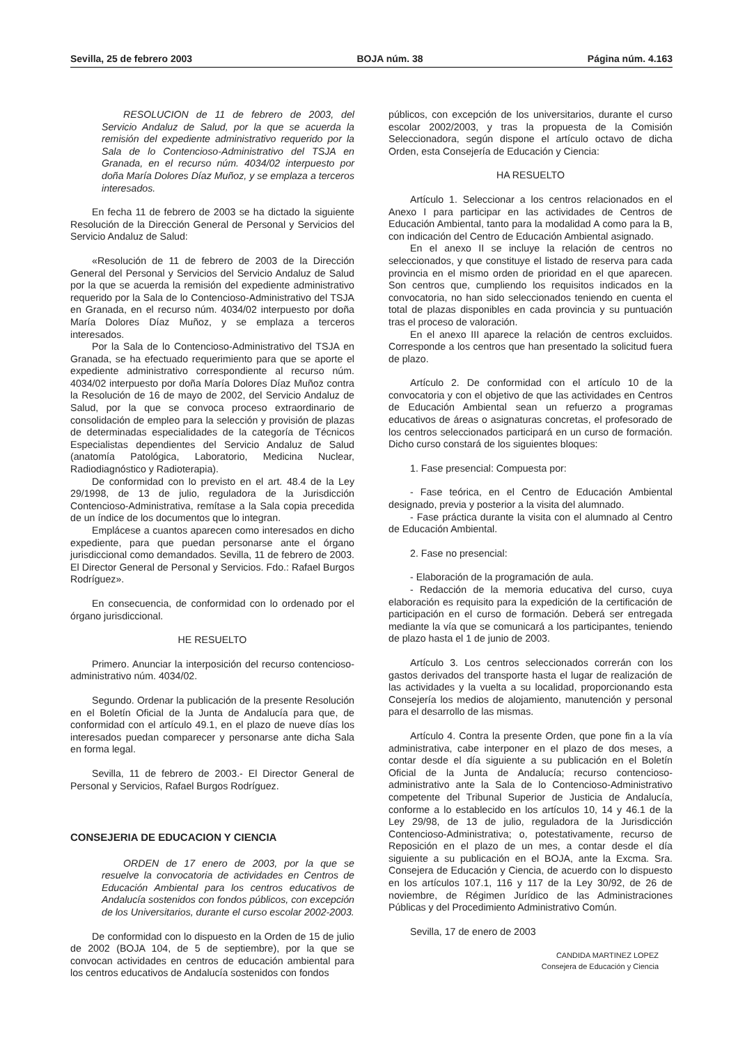Sevilla, 25 de febrero 2003 BOJA núm. 38 Página núm. 4.163
RESOLUCION de 11 de febrero de 2003, del Servicio Andaluz de Salud, por la que se acuerda la remisión del expediente administrativo requerido por la Sala de lo Contencioso-Administrativo del TSJA en Granada, en el recurso núm. 4034/02 interpuesto por doña María Dolores Díaz Muñoz, y se emplaza a terceros interesados.
En fecha 11 de febrero de 2003 se ha dictado la siguiente Resolución de la Dirección General de Personal y Servicios del Servicio Andaluz de Salud:
«Resolución de 11 de febrero de 2003 de la Dirección General del Personal y Servicios del Servicio Andaluz de Salud por la que se acuerda la remisión del expediente administrativo requerido por la Sala de lo Contencioso-Administrativo del TSJA en Granada, en el recurso núm. 4034/02 interpuesto por doña María Dolores Díaz Muñoz, y se emplaza a terceros interesados.
Por la Sala de lo Contencioso-Administrativo del TSJA en Granada, se ha efectuado requerimiento para que se aporte el expediente administrativo correspondiente al recurso núm. 4034/02 interpuesto por doña María Dolores Díaz Muñoz contra la Resolución de 16 de mayo de 2002, del Servicio Andaluz de Salud, por la que se convoca proceso extraordinario de consolidación de empleo para la selección y provisión de plazas de determinadas especialidades de la categoría de Técnicos Especialistas dependientes del Servicio Andaluz de Salud (anatomía Patológica, Laboratorio, Medicina Nuclear, Radiodiagnóstico y Radioterapia).
De conformidad con lo previsto en el art. 48.4 de la Ley 29/1998, de 13 de julio, reguladora de la Jurisdicción Contencioso-Administrativa, remítase a la Sala copia precedida de un índice de los documentos que lo integran.
Emplácese a cuantos aparecen como interesados en dicho expediente, para que puedan personarse ante el órgano jurisdiccional como demandados. Sevilla, 11 de febrero de 2003. El Director General de Personal y Servicios. Fdo.: Rafael Burgos Rodríguez».
En consecuencia, de conformidad con lo ordenado por el órgano jurisdiccional.
HE RESUELTO
Primero. Anunciar la interposición del recurso contencioso-administrativo núm. 4034/02.
Segundo. Ordenar la publicación de la presente Resolución en el Boletín Oficial de la Junta de Andalucía para que, de conformidad con el artículo 49.1, en el plazo de nueve días los interesados puedan comparecer y personarse ante dicha Sala en forma legal.
Sevilla, 11 de febrero de 2003.- El Director General de Personal y Servicios, Rafael Burgos Rodríguez.
CONSEJERIA DE EDUCACION Y CIENCIA
ORDEN de 17 enero de 2003, por la que se resuelve la convocatoria de actividades en Centros de Educación Ambiental para los centros educativos de Andalucía sostenidos con fondos públicos, con excepción de los Universitarios, durante el curso escolar 2002-2003.
De conformidad con lo dispuesto en la Orden de 15 de julio de 2002 (BOJA 104, de 5 de septiembre), por la que se convocan actividades en centros de educación ambiental para los centros educativos de Andalucía sostenidos con fondos
públicos, con excepción de los universitarios, durante el curso escolar 2002/2003, y tras la propuesta de la Comisión Seleccionadora, según dispone el artículo octavo de dicha Orden, esta Consejería de Educación y Ciencia:
HA RESUELTO
Artículo 1. Seleccionar a los centros relacionados en el Anexo I para participar en las actividades de Centros de Educación Ambiental, tanto para la modalidad A como para la B, con indicación del Centro de Educación Ambiental asignado.
En el anexo II se incluye la relación de centros no seleccionados, y que constituye el listado de reserva para cada provincia en el mismo orden de prioridad en el que aparecen. Son centros que, cumpliendo los requisitos indicados en la convocatoria, no han sido seleccionados teniendo en cuenta el total de plazas disponibles en cada provincia y su puntuación tras el proceso de valoración.
En el anexo III aparece la relación de centros excluidos. Corresponde a los centros que han presentado la solicitud fuera de plazo.
Artículo 2. De conformidad con el artículo 10 de la convocatoria y con el objetivo de que las actividades en Centros de Educación Ambiental sean un refuerzo a programas educativos de áreas o asignaturas concretas, el profesorado de los centros seleccionados participará en un curso de formación. Dicho curso constará de los siguientes bloques:
1. Fase presencial: Compuesta por:
- Fase teórica, en el Centro de Educación Ambiental designado, previa y posterior a la visita del alumnado.
- Fase práctica durante la visita con el alumnado al Centro de Educación Ambiental.
2. Fase no presencial:
- Elaboración de la programación de aula.
- Redacción de la memoria educativa del curso, cuya elaboración es requisito para la expedición de la certificación de participación en el curso de formación. Deberá ser entregada mediante la vía que se comunicará a los participantes, teniendo de plazo hasta el 1 de junio de 2003.
Artículo 3. Los centros seleccionados correrán con los gastos derivados del transporte hasta el lugar de realización de las actividades y la vuelta a su localidad, proporcionando esta Consejería los medios de alojamiento, manutención y personal para el desarrollo de las mismas.
Artículo 4. Contra la presente Orden, que pone fin a la vía administrativa, cabe interponer en el plazo de dos meses, a contar desde el día siguiente a su publicación en el Boletín Oficial de la Junta de Andalucía; recurso contencioso-administrativo ante la Sala de lo Contencioso-Administrativo competente del Tribunal Superior de Justicia de Andalucía, conforme a lo establecido en los artículos 10, 14 y 46.1 de la Ley 29/98, de 13 de julio, reguladora de la Jurisdicción Contencioso-Administrativa; o, potestativamente, recurso de Reposición en el plazo de un mes, a contar desde el día siguiente a su publicación en el BOJA, ante la Excma. Sra. Consejera de Educación y Ciencia, de acuerdo con lo dispuesto en los artículos 107.1, 116 y 117 de la Ley 30/92, de 26 de noviembre, de Régimen Jurídico de las Administraciones Públicas y del Procedimiento Administrativo Común.
Sevilla, 17 de enero de 2003
CANDIDA MARTINEZ LOPEZ
Consejera de Educación y Ciencia